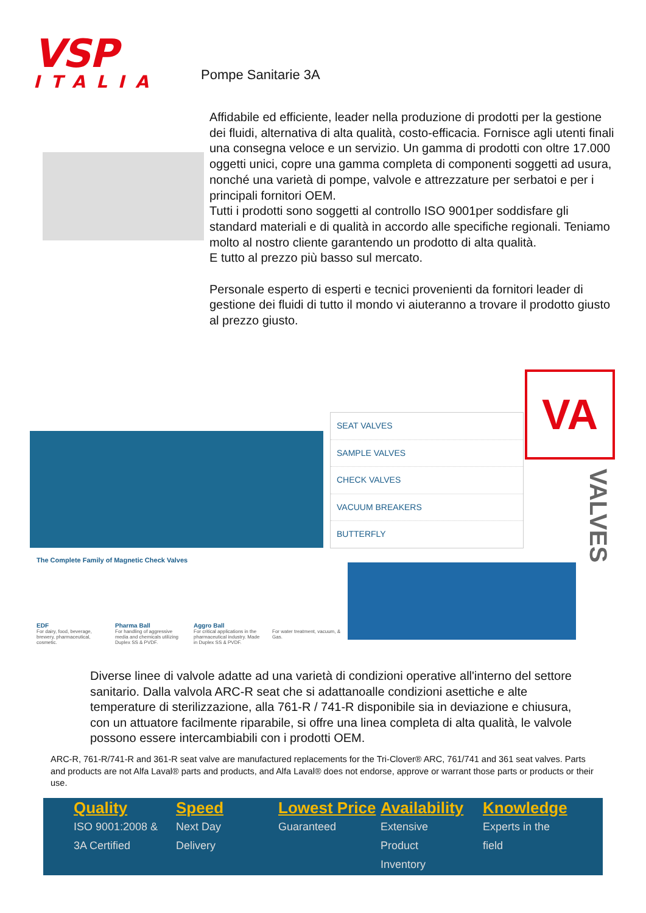VSP
ITALIA
Pompe Sanitarie 3A
Affidabile ed efficiente, leader nella produzione di prodotti per la gestione dei fluidi, alternativa di alta qualità, costo-efficacia. Fornisce agli utenti finali una consegna veloce e un servizio. Un gamma di prodotti con oltre 17.000 oggetti unici, copre una gamma completa di componenti soggetti ad usura, nonché una varietà di pompe, valvole e attrezzature per serbatoi e per i principali fornitori OEM.
Tutti i prodotti sono soggetti al controllo ISO 9001per soddisfare gli standard materiali e di qualità in accordo alle specifiche regionali. Teniamo molto al nostro cliente garantendo un prodotto di alta qualità.
E tutto al prezzo più basso sul mercato.
Personale esperto di esperti e tecnici provenienti da fornitori leader di gestione dei fluidi di tutto il mondo vi aiuteranno a trovare il prodotto giusto al prezzo giusto.
SEAT VALVES
SAMPLE VALVES
CHECK VALVES
VACUUM BREAKERS
BUTTERFLY
VA
VALVES
The Complete Family of Magnetic Check Valves
EDF
For dairy, food, beverage, brewery, pharmaceutical, cosmetic.
Pharma Ball
For handling of aggressive media and chemicals utilizing Duplex SS & PVDF.
Aggro Ball
For critical applications in the pharmaceutical industry. Made in Duplex SS & PVDF.
For water treatment, vacuum, & Gas.
Diverse linee di valvole adatte ad una varietà di condizioni operative all'interno del settore sanitario. Dalla valvola ARC-R seat che si adattanoalle condizioni asettiche e alte temperature di sterilizzazione, alla 761-R / 741-R disponibile sia in deviazione e chiusura, con un attuatore facilmente riparabile, si offre una linea completa di alta qualità, le valvole possono essere intercambiabili con i prodotti OEM.
ARC-R, 761-R/741-R and 361-R seat valve are manufactured replacements for the Tri-Clover® ARC, 761/741 and 361 seat valves. Parts and products are not Alfa Laval® parts and products, and Alfa Laval® does not endorse, approve or warrant those parts or products or their use.
Quality
ISO 9001:2008 &
3A Certified
Speed
Next Day
Delivery
Lowest Price
Guaranteed
Availability
Extensive
Product
Inventory
Knowledge
Experts in the
field